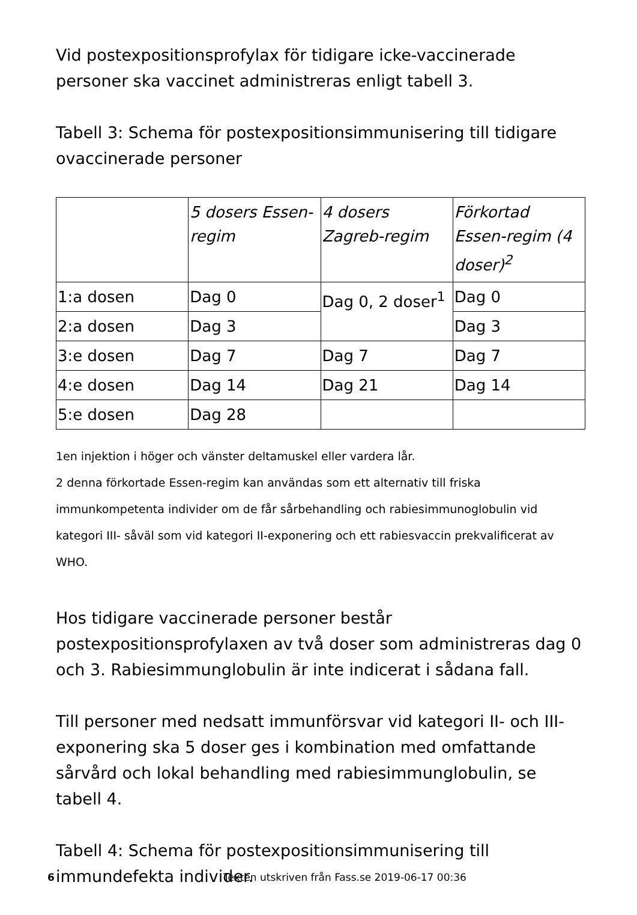Vid postexpositionsprofylax för tidigare icke-vaccinerade personer ska vaccinet administreras enligt tabell 3.
Tabell 3: Schema för postexpositionsimmunisering till tidigare ovaccinerade personer
| | 5 dosers Essen-regim | 4 dosers Zagreb-regim | Förkortad Essen-regim (4 doser)<sup>2</sup> |
| 1:a dosen | Dag 0 | Dag 0, 2 doser<sup>1</sup> | Dag 0 |
| 2:a dosen | Dag 3 | | Dag 3 |
| 3:e dosen | Dag 7 | Dag 7 | Dag 7 |
| 4:e dosen | Dag 14 | Dag 21 | Dag 14 |
| 5:e dosen | Dag 28 | | |
1en injektion i höger och vänster deltamuskel eller vardera lår.
2 denna förkortade Essen-regim kan användas som ett alternativ till friska immunkompetenta individer om de får sårbehandling och rabiesimmunoglobulin vid kategori III- såväl som vid kategori II-exponering och ett rabiesvaccin prekvalificerat av WHO.
Hos tidigare vaccinerade personer består postexpositionsprofylaxen av två doser som administreras dag 0 och 3. Rabiesimmunglobulin är inte indicerat i sådana fall.
Till personer med nedsatt immunförsvar vid kategori II- och III-exponering ska 5 doser ges i kombination med omfattande sårvård och lokal behandling med rabiesimmunglobulin, se tabell 4.
Tabell 4: Schema för postexpositionsimmunisering till immundefekta individer.
6 Texten utskriven från Fass.se 2019-06-17 00:36